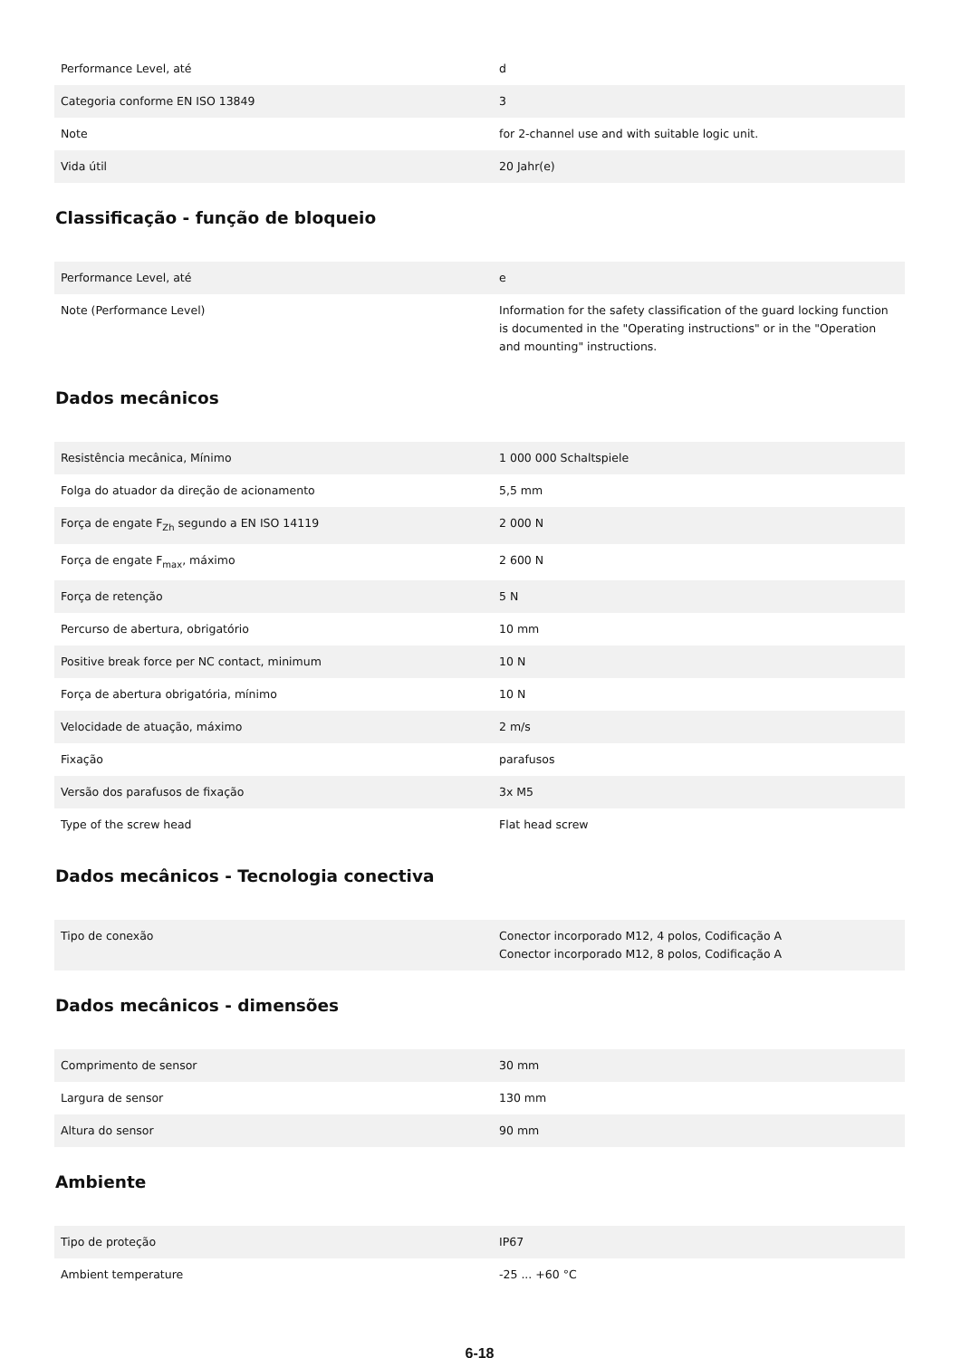| Performance Level, até | d |
| Categoria conforme EN ISO 13849 | 3 |
| Note | for 2-channel use and with suitable logic unit. |
| Vida útil | 20 Jahr(e) |
Classificação - função de bloqueio
| Performance Level, até | e |
| Note (Performance Level) | Information for the safety classification of the guard locking function is documented in the "Operating instructions" or in the "Operation and mounting" instructions. |
Dados mecânicos
| Resistência mecânica, Mínimo | 1 000 000 Schaltspiele |
| Folga do atuador da direção de acionamento | 5,5 mm |
| Força de engate F<sub>Zh</sub> segundo a EN ISO 14119 | 2 000 N |
| Força de engate F<sub>max</sub>, máximo | 2 600 N |
| Força de retenção | 5 N |
| Percurso de abertura, obrigatório | 10 mm |
| Positive break force per NC contact, minimum | 10 N |
| Força de abertura obrigatória, mínimo | 10 N |
| Velocidade de atuação, máximo | 2 m/s |
| Fixação | parafusos |
| Versão dos parafusos de fixação | 3x M5 |
| Type of the screw head | Flat head screw |
Dados mecânicos - Tecnologia conectiva
| Tipo de conexão | Conector incorporado M12, 4 polos, Codificação A Conector incorporado M12, 8 polos, Codificação A |
Dados mecânicos - dimensões
| Comprimento de sensor | 30 mm |
| Largura de sensor | 130 mm |
| Altura do sensor | 90 mm |
Ambiente
| Tipo de proteção | IP67 |
| Ambient temperature | -25 ... +60 °C |
6-18